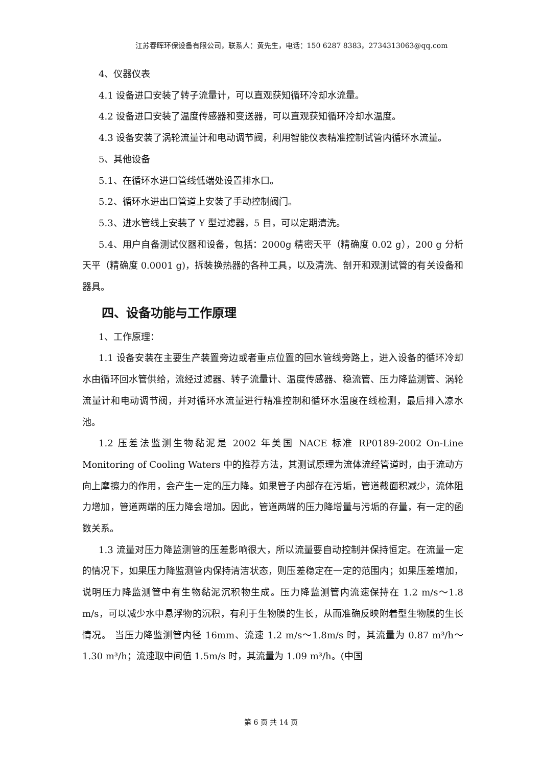江苏春晖环保设备有限公司，联系人：黄先生，电话：150 6287 8383，2734313063@qq.com
4、仪器仪表
4.1 设备进口安装了转子流量计，可以直观获知循环冷却水流量。
4.2 设备进口安装了温度传感器和变送器，可以直观获知循环冷却水温度。
4.3 设备安装了涡轮流量计和电动调节阀，利用智能仪表精准控制试管内循环水流量。
5、其他设备
5.1、在循环水进口管线低端处设置排水口。
5.2、循环水进出口管道上安装了手动控制阀门。
5.3、进水管线上安装了 Y 型过滤器，5 目，可以定期清洗。
5.4、用户自备测试仪器和设备，包括：2000g 精密天平（精确度 0.02 g），200 g 分析天平（精确度 0.0001 g)，拆装换热器的各种工具，以及清洗、剖开和观测试管的有关设备和器具。
四、设备功能与工作原理
1、工作原理：
1.1 设备安装在主要生产装置旁边或者重点位置的回水管线旁路上，进入设备的循环冷却水由循环回水管供给，流经过滤器、转子流量计、温度传感器、稳流管、压力降监测管、涡轮流量计和电动调节阀，并对循环水流量进行精准控制和循环水温度在线检测，最后排入凉水池。
1.2 压差法监测生物黏泥是 2002 年美国 NACE 标准 RP0189-2002 On-Line Monitoring of Cooling Waters 中的推荐方法，其测试原理为流体流经管道时，由于流动方向上摩擦力的作用，会产生一定的压力降。如果管子内部存在污垢，管道截面积减少，流体阻力增加，管道两端的压力降会增加。因此，管道两端的压力降增量与污垢的存量，有一定的函数关系。
1.3 流量对压力降监测管的压差影响很大，所以流量要自动控制并保持恒定。在流量一定的情况下，如果压力降监测管内保持清洁状态，则压差稳定在一定的范围内；如果压差增加，说明压力降监测管中有生物黏泥沉积物生成。压力降监测管内流速保持在 1.2 m/s～1.8 m/s，可以减少水中悬浮物的沉积，有利于生物膜的生长，从而准确反映附着型生物膜的生长情况。 当压力降监测管内径 16mm、流速 1.2 m/s～1.8m/s 时，其流量为 0.87 m³/h～1.30 m³/h；流速取中间值 1.5m/s 时，其流量为 1.09 m³/h。(中国
第 6 页 共 14 页